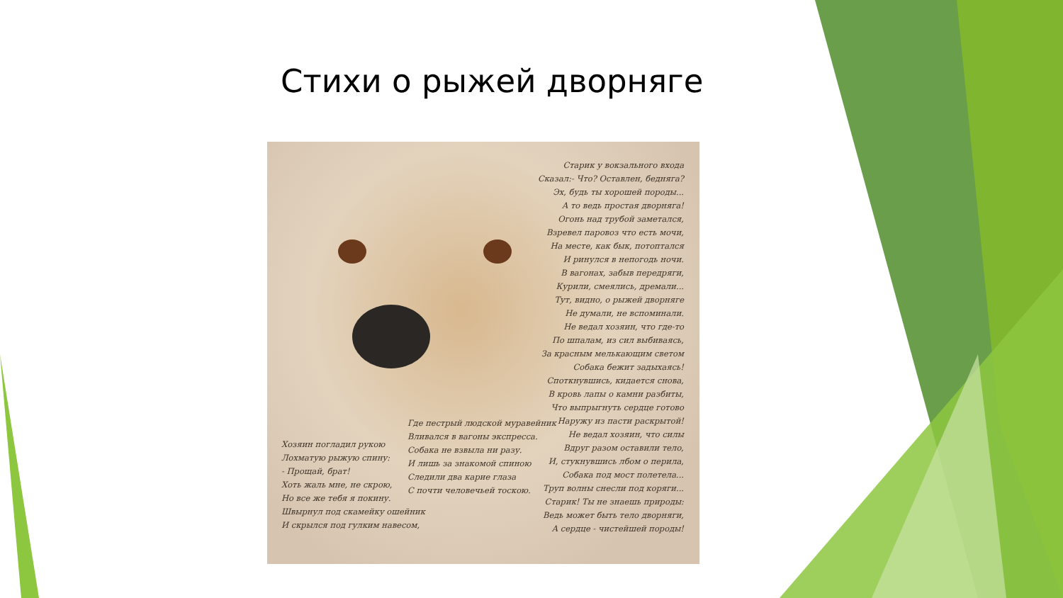Стихи о рыжей дворняге
Хозяин погладил рукою
Лохматую рыжую спину:
- Прощай, брат!
Хоть жаль мне, не скрою,
Но все же тебя я покину.
Швырнул под скамейку ошейник
И скрылся под гулким навесом,
Где пестрый людской муравейник
Вливался в вагоны экспресса.
Собака не взвыла ни разу.
И лишь за знакомой спиною
Следили два карие глаза
С почти человечьей тоскою.
Старик у вокзального входа
Сказал:- Что? Оставлен, бедняга?
Эх, будь ты хорошей породы...
А то ведь простая дворняга!
Огонь над трубой заметался,
Взревел паровоз что есть мочи,
На месте, как бык, потоптался
И ринулся в непогодь ночи.
В вагонах, забыв передряги,
Курили, смеялись, дремали...
Тут, видно, о рыжей дворняге
Не думали, не вспоминали.
Не ведал хозяин, что где-то
По шпалам, из сил выбиваясь,
За красным мелькающим светом
Собака бежит задыхаясь!
Споткнувшись, кидается снова,
В кровь лапы о камни разбиты,
Что выпрыгнуть сердце готово
Наружу из пасти раскрытой!
Не ведал хозяин, что силы
Вдруг разом оставили тело,
И, стукнувшись лбом о перила,
Собака под мост полетела...
Труп волны снесли под коряги...
Старик! Ты не знаешь природы:
Ведь может быть тело дворняги,
А сердце - чистейшей породы!